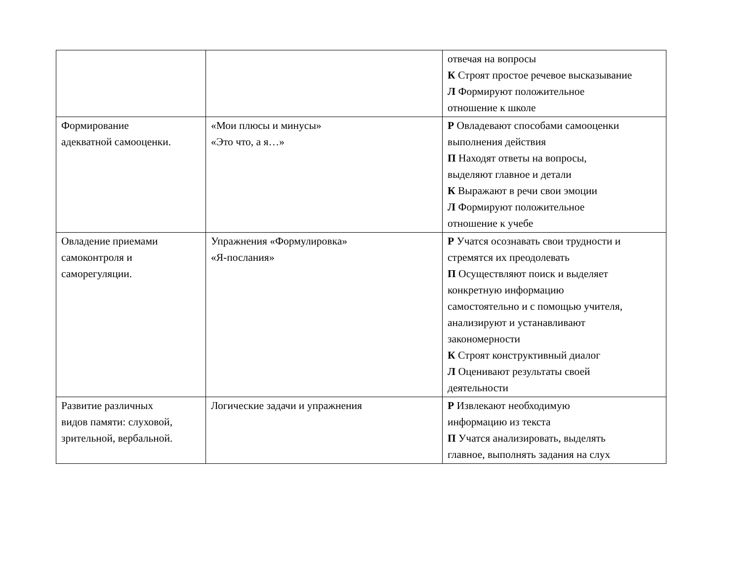| | | отвечая на вопросы К Строят простое речевое высказывание Л Формируют положительное отношение к школе |
| Формирование адекватной самооценки. | «Мои плюсы и минусы» «Это что, а я…» | Р Овладевают способами самооценки выполнения действия П Находят ответы на вопросы, выделяют главное и детали К Выражают в речи свои эмоции Л Формируют положительное отношение к учебе |
| Овладение приемами самоконтроля и саморегуляции. | Упражнения «Формулировка» «Я-послания» | Р Учатся осознавать свои трудности и стремятся их преодолевать П Осуществляют поиск и выделяет конкретную информацию самостоятельно и с помощью учителя, анализируют и устанавливают закономерности К Строят конструктивный диалог Л Оценивают результаты своей деятельности |
| Развитие различных видов памяти: слуховой, зрительной, вербальной. | Логические задачи и упражнения | Р Извлекают необходимую информацию из текста П Учатся анализировать, выделять главное, выполнять задания на слух |